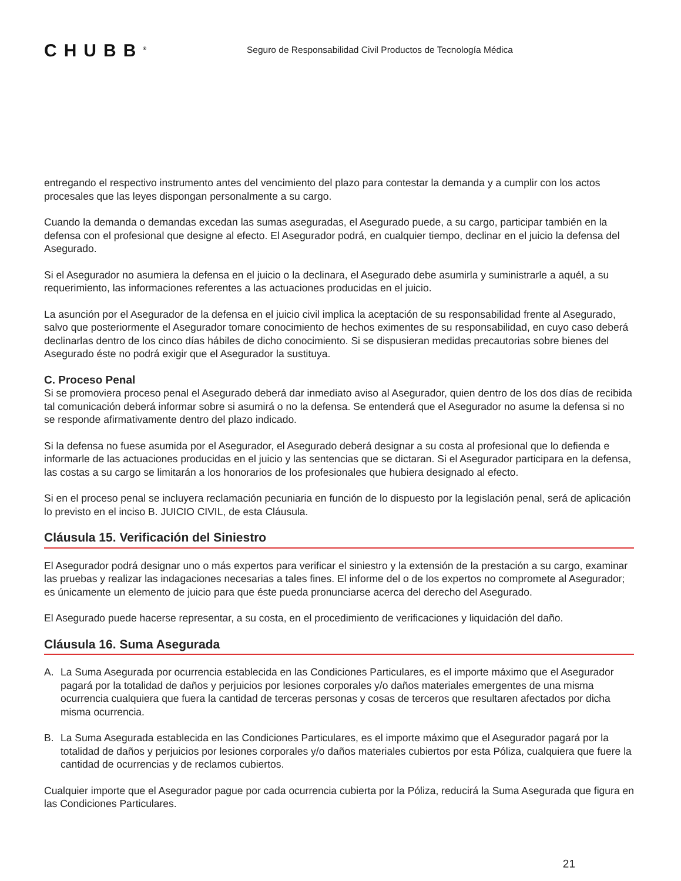CHUBB<sup>®</sup>
Seguro de Responsabilidad Civil Productos de Tecnología Médica
entregando el respectivo instrumento antes del vencimiento del plazo para contestar la demanda y a cumplir con los actos procesales que las leyes dispongan personalmente a su cargo.
Cuando la demanda o demandas excedan las sumas aseguradas, el Asegurado puede, a su cargo, participar también en la defensa con el profesional que designe al efecto. El Asegurador podrá, en cualquier tiempo, declinar en el juicio la defensa del Asegurado.
Si el Asegurador no asumiera la defensa en el juicio o la declinara, el Asegurado debe asumirla y suministrarle a aquél, a su requerimiento, las informaciones referentes a las actuaciones producidas en el juicio.
La asunción por el Asegurador de la defensa en el juicio civil implica la aceptación de su responsabilidad frente al Asegurado, salvo que posteriormente el Asegurador tomare conocimiento de hechos eximentes de su responsabilidad, en cuyo caso deberá declinarlas dentro de los cinco días hábiles de dicho conocimiento. Si se dispusieran medidas precautorias sobre bienes del Asegurado éste no podrá exigir que el Asegurador la sustituya.
C. Proceso Penal
Si se promoviera proceso penal el Asegurado deberá dar inmediato aviso al Asegurador, quien dentro de los dos días de recibida tal comunicación deberá informar sobre si asumirá o no la defensa. Se entenderá que el Asegurador no asume la defensa si no se responde afirmativamente dentro del plazo indicado.
Si la defensa no fuese asumida por el Asegurador, el Asegurado deberá designar a su costa al profesional que lo defienda e informarle de las actuaciones producidas en el juicio y las sentencias que se dictaran. Si el Asegurador participara en la defensa, las costas a su cargo se limitarán a los honorarios de los profesionales que hubiera designado al efecto.
Si en el proceso penal se incluyera reclamación pecuniaria en función de lo dispuesto por la legislación penal, será de aplicación lo previsto en el inciso B. JUICIO CIVIL, de esta Cláusula.
Cláusula 15. Verificación del Siniestro
El Asegurador podrá designar uno o más expertos para verificar el siniestro y la extensión de la prestación a su cargo, examinar las pruebas y realizar las indagaciones necesarias a tales fines. El informe del o de los expertos no compromete al Asegurador; es únicamente un elemento de juicio para que éste pueda pronunciarse acerca del derecho del Asegurado.
El Asegurado puede hacerse representar, a su costa, en el procedimiento de verificaciones y liquidación del daño.
Cláusula 16. Suma Asegurada
A. La Suma Asegurada por ocurrencia establecida en las Condiciones Particulares, es el importe máximo que el Asegurador pagará por la totalidad de daños y perjuicios por lesiones corporales y/o daños materiales emergentes de una misma ocurrencia cualquiera que fuera la cantidad de terceras personas y cosas de terceros que resultaren afectados por dicha misma ocurrencia.
B. La Suma Asegurada establecida en las Condiciones Particulares, es el importe máximo que el Asegurador pagará por la totalidad de daños y perjuicios por lesiones corporales y/o daños materiales cubiertos por esta Póliza, cualquiera que fuere la cantidad de ocurrencias y de reclamos cubiertos.
Cualquier importe que el Asegurador pague por cada ocurrencia cubierta por la Póliza, reducirá la Suma Asegurada que figura en las Condiciones Particulares.
21